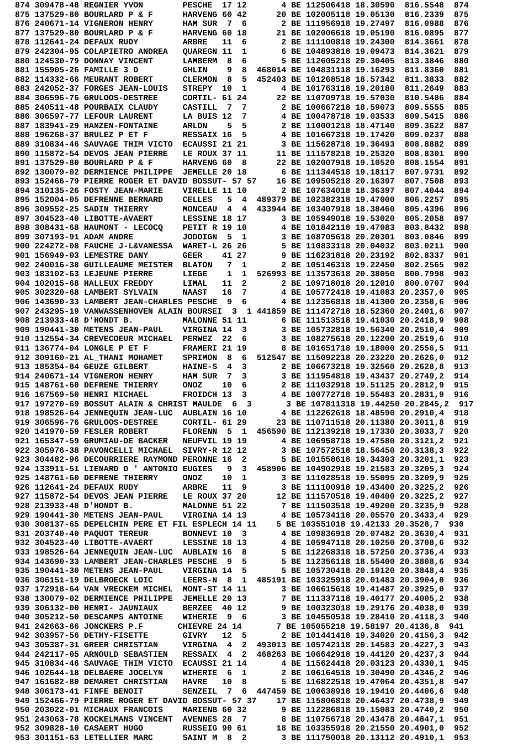874 309478-48 REGNIER YVON        PESCHE  17 12       4 BE 112506418 18.30590  816.5548  874
875 137529-80 BOURLARD P & F      HARVENG 60 42      20 BE 102005118 19.05130  816.2339  875
876 240671-14 VIGNERON HENRY      HAM SUR  7  6       2 BE 111956918 19.27497  816.0988  876
877 137529-80 BOURLARD P & F      HARVENG 60 18      21 BE 102006618 19.05190  816.0895  877
878 112641-24 DEFAUX RUDY         ARBRE   11  6       2 BE 111100818 19.24300  814.3661  878
879 242304-95 COLAPIETRO ANDREA   QUAREGN 11  1       6 BE 104893818 19.09473  814.3621  879
880 124530-79 DONNAY VINCENT      LAMBERM  8  6       5 BE 112605218 20.30405  813.3846  880
881 155905-26 FAMILLE 3 D         GHLIN    9  8  468014 BE 104831118 19.16293  811.8360  881
882 114332-66 MEURANT ROBERT      CLERMON  8  5  452403 BE 101268518 18.57342  811.3833  882
883 242052-37 FORGES JEAN-LOUIS   STREPY  10  1       4 BE 101763118 19.20180  811.2649  883
884 306596-76 GRULOOS-DESTREE     CORTIL- 61 24      22 BE 110709718 19.57030  810.5486  884
885 240511-48 POURBAIX CLAUDY     CASTILL  7  7       2 BE 100667218 18.59073  809.5555  885
886 306597-77 LEFOUR LAURENT      LA BUIS 12  7       4 BE 100478718 19.03533  809.5415  886
887 183941-29 HANZEN-FONTAINE     ARLON    5  5       2 BE 110001218 18.47140  809.3622  887
888 196268-37 BRULEZ P ET F       RESSAIX 16  5       4 BE 101667318 19.17420  809.0237  888
889 310834-46 SAUVAGE THIM VICTO  ECAUSSI 21 21       3 BE 115628718 19.36493  808.8882  889
890 115872-54 DEVOS JEAN PIERRE   LE ROUX 37 11      11 BE 111578218 19.25320  808.8301  890
891 137529-80 BOURLARD P & F      HARVENG 60  8      22 BE 102007918 19.10520  808.1554  891
892 130079-02 DERMIENCE PHILIPPE  JEMELLE 20 18       6 BE 111344518 19.18117  807.9731  892
893 152466-79 PIERRE ROGER ET DAVID BOSSUT- 57 57    16 BE 109505218 20.16397  807.7508  893
894 310135-26 FOSTY JEAN-MARIE    VIRELLE 11 10       2 BE 107634018 18.36397  807.4044  894
895 152004-05 DEFRENNE BERNARD    CELLES   5  4  489379 BE 102382318 19.47000  806.2257  895
896 309552-25 SADIN THIERRY       MONCEAU  4  4  433944 BE 103407918 18.38460  805.4396  896
897 304523-40 LIBOTTE-AVAERT      LESSINE 18 17       3 BE 105949018 19.53020  805.2058  897
898 308431-68 HAUMONT - LECOCQ    PETIT R 19 10       4 BE 101842118 19.47083  803.8432  898
899 307193-91 ADAM ANDRE          JODOIGN  5  1       3 BE 108705618 20.20301  803.0846  899
900 224272-08 FAUCHE J-L&VANESSA  WARET-L 26 26       5 BE 110833118 20.04032  803.0211  900
901 156949-03 LEMESTRE DANY       GEER    41 27       9 BE 116231818 20.23192  802.8337  901
902 240016-38 GUILLEAUME MEISTER  BLATON   7  1       2 BE 105146318 19.22450  802.2565  902
903 183102-63 LEJEUNE PIERRE      LIEGE    1  1  526993 BE 113573618 20.38050  800.7998  903
904 102015-68 HALLEUX FREDDY      LIMAL   11  2       2 BE 109718018 20.12010  800.0707  904
905 302320-68 LAMBERT SYLVAIN     NAAST   16  7       4 BE 105772418 19.41083 20.2357,0  905
906 143690-33 LAMBERT JEAN-CHARLES PESCHE  9  6       4 BE 112356818 18.41300 20.2358,6  906
907 243295-19 VANWASSENHOVEN ALAIN BOURSEI  3  1 441859 BE 111472718 18.52360 20.2401,6  907
908 213933-48 D'HONDT B.          MALONNE 51 11       6 BE 111513518 19.41030 20.2418,9  908
909 190441-30 METENS JEAN-PAUL    VIRGINA 14  3       3 BE 105732818 19.56340 20.2510,4  909
910 112554-34 CREVECOEUR MICHAEL  PERWEZ  22  6       3 BE 108275618 20.12200 20.2519,6  910
911 136774-04 LONGLE P ET F       FRAMERI 21 19       8 BE 101651718 19.18000 20.2556,5  911
912 309160-21 AL_THANI MOHAMET    SPRIMON  8  6  512547 BE 115092218 20.23220 20.2626,0  912
913 185354-84 GEUZE GILBERT       HAINE-S  4  3       2 BE 106673218 19.32560 20.2628,8  913
914 240671-14 VIGNERON HENRY      HAM SUR  7  3       3 BE 111954818 19.43437 20.2749,2  914
915 148761-60 DEFRENE THIERRY     ONOZ    10  6       2 BE 111032918 19.51125 20.2812,9  915
916 167569-50 HENRI MICHAEL       FROIDCH 13  3       4 BE 100772718 19.55483 20.2831,9  916
917 197270-69 BOSSUT ALAIN & CHRIST MAULDE  6  3       3 BE 107811318 19.44250 20.2845,2  917
918 198526-64 JENNEQUIN JEAN-LUC  AUBLAIN 16 10       4 BE 112262618 18.48590 20.2910,4  918
919 306596-76 GRULOOS-DESTREE     CORTIL- 61 29      23 BE 110711518 20.11380 20.3011,8  919
920 141970-59 FESLER ROBERT       FLORENN  5  1  456590 BE 112139218 19.17330 20.3033,7  920
921 165347-59 GRUMIAU-DE BACKER   NEUFVIL 19 19       4 BE 106958718 19.47580 20.3121,2  921
922 305976-38 PAVONCELLI MICHAEL  SIVRY-R 12 12       3 BE 107572518 18.56450 20.3138,3  922
923 304482-96 DECOURRIERE RAYMOND PERONNE 16  2       5 BE 101558618 19.34303 20.3201,1  923
924 133911-51 LIENARD D ' ANTONIO EUGIES   9  3  458906 BE 104902918 19.21583 20.3205,3  924
925 148761-60 DEFRENE THIERRY     ONOZ    10  1       3 BE 111028518 19.55095 20.3209,9  925
926 112641-24 DEFAUX RUDY         ARBRE   11  9       3 BE 111100918 19.43400 20.3225,2  926
927 115872-54 DEVOS JEAN PIERRE   LE ROUX 37 20      12 BE 111570518 19.40400 20.3225,2  927
928 213933-48 D'HONDT B.          MALONNE 51 22       7 BE 111503518 19.49200 20.3235,9  928
929 190441-30 METENS JEAN-PAUL    VIRGINA 14 13       4 BE 105734118 20.05570 20.3433,4  929
930 308137-65 DEPELCHIN PERE ET FIL ESPLECH 14 11    5 BE 103551018 19.42133 20.3528,7  930
931 203740-40 PAQUOT TEREUR       BONNEVI 10  3       4 BE 109836918 20.07482 20.3630,4  931
932 304523-40 LIBOTTE-AVAERT      LESSINE 18 13       4 BE 105947118 20.10250 20.3708,6  932
933 198526-64 JENNEQUIN JEAN-LUC  AUBLAIN 16  8       5 BE 112268318 18.57250 20.3736,4  933
934 143690-33 LAMBERT JEAN-CHARLES PESCHE  9  5       5 BE 112356118 18.55400 20.3808,6  934
935 190441-30 METENS JEAN-PAUL    VIRGINA 14  5       5 BE 105730418 20.10120 20.3848,4  935
936 306151-19 DELBROECK LOIC      LEERS-N  8  1  485191 BE 103325918 20.01483 20.3904,0  936
937 172918-64 VAN VRECKEM MICHEL  MONT-ST 14 11       3 BE 106615618 19.41487 20.3925,0  937
938 130079-02 DERMIENCE PHILIPPE  JEMELLE 20 13       7 BE 111337118 19.40177 20.4005,2  938
939 306132-00 HENRI- JAUNIAUX     BERZEE  40 12       9 BE 100323018 19.29176 20.4038,0  939
940 305212-50 DESCAMPS ANTOINE    WIHERIE  9  6       3 BE 104550518 19.28410 20.4118,3  940
941 242663-66 JONCKERS P.F       CHIEVRE 24 14       7 BE 105055218 19.58197 20.4136,8  941
942 303957-56 DETHY-FISETTE       GIVRY   12  5       2 BE 101441418 19.34020 20.4156,3  942
943 305387-31 GREER CHRISTIAN     VIRGINA  4  2  493013 BE 105742118 20.14583 20.4227,3  943
944 242117-05 ARNOULD SEBASTIEN   RESSAIX  4  2  468263 BE 106642918 19.44120 20.4237,3  944
945 310834-46 SAUVAGE THIM VICTO  ECAUSSI 21 14       4 BE 115624418 20.03123 20.4330,1  945
946 102644-18 DELBAERE JOCELYN    WIHERIE  6  1       2 BE 106164518 19.30490 20.4346,2  946
947 161682-80 DEMARET CHRISTIAN   HAVRE   10  8       5 BE 116822518 19.47064 20.4351,8  947
948 306173-41 FINFE BENOIT        SENZEIL  7  6  447459 BE 100638918 19.19410 20.4406,6  948
949 152466-79 PIERRE ROGER ET DAVID BOSSUT- 57 37    17 BE 115806818 20.46437 20.4738,9  949
950 203022-01 MICHAUX FRANCOIS    MARIENB 60 32       9 BE 112286818 19.15083 20.4740,2  950
951 243063-78 KOCKELMANS VINCENT  AVENNES 28  7       8 BE 110756718 20.43478 20.4847,1  951
952 309828-10 CASAERT HUGO        RUSSEIG 90 61      18 BE 103355918 20.21550 20.4901,0  952
953 301151-63 LETELLIER MARC      SAINT M  8  2       3 BE 111750018 20.13112 20.4910,1  953